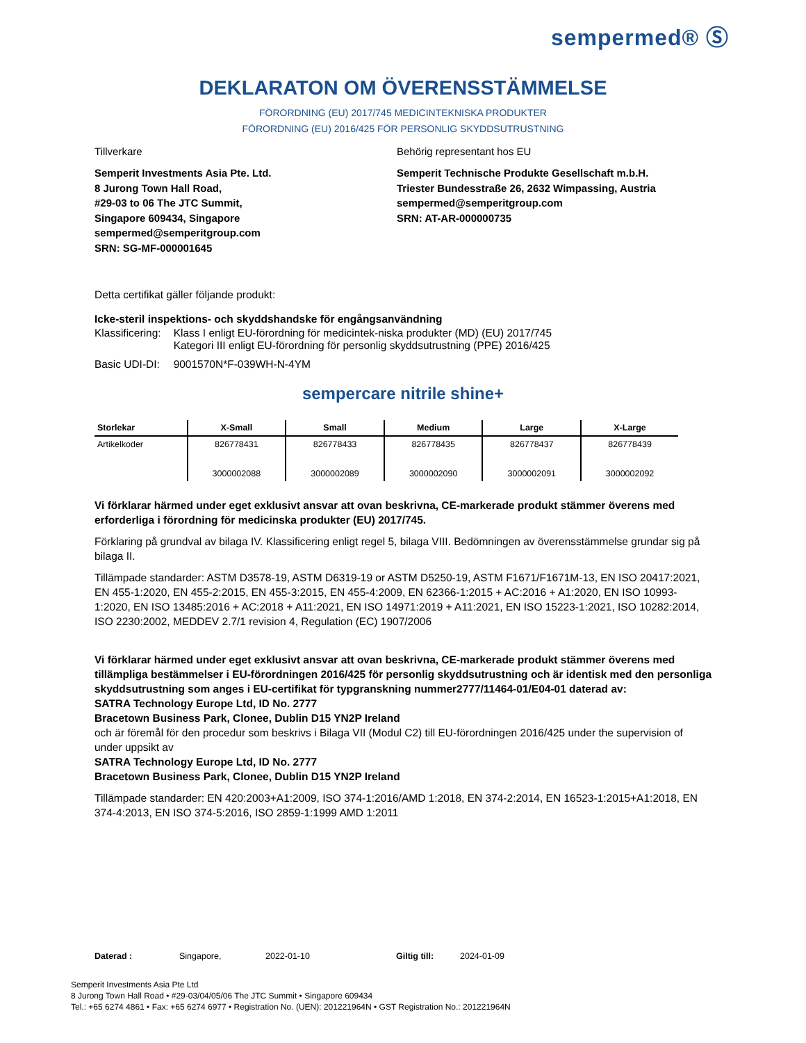sempermed® Ⓢ
DEKLARATON OM ÖVERENSSTÄMMELSE
FÖRORDNING (EU) 2017/745 MEDICINTEKNISKA PRODUKTER
FÖRORDNING (EU) 2016/425 FÖR PERSONLIG SKYDDSUTRUSTNING
Tillverkare
Semperit Investments Asia Pte. Ltd.
8 Jurong Town Hall Road,
#29-03 to 06 The JTC Summit,
Singapore 609434, Singapore
sempermed@semperitgroup.com
SRN: SG-MF-000001645
Behörig representant hos EU
Semperit Technische Produkte Gesellschaft m.b.H.
Triester Bundesstraße 26, 2632 Wimpassing, Austria
sempermed@semperitgroup.com
SRN: AT-AR-000000735
Detta certifikat gäller följande produkt:
Icke-steril inspektions- och skyddshandske för engångsanvändning
| Klassificering: | Klass I enligt EU-förordning för medicintek-niska produkter (MD) (EU) 2017/745 Kategori III enligt EU-förordning för personlig skyddsutrustning (PPE) 2016/425 |
| Basic UDI-DI: | 9001570N*F-039WH-N-4YM |
sempercare nitrile shine+
| Storlekar | X-Small | Small | Medium | Large | X-Large |
| --- | --- | --- | --- | --- | --- |
| Artikelkoder | 826778431 3000002088 | 826778433 3000002089 | 826778435 3000002090 | 826778437 3000002091 | 826778439 3000002092 |
Vi förklarar härmed under eget exklusivt ansvar att ovan beskrivna, CE-markerade produkt stämmer överens med erforderliga i förordning för medicinska produkter (EU) 2017/745.
Förklaring på grundval av bilaga IV. Klassificering enligt regel 5, bilaga VIII. Bedömningen av överensstämmelse grundar sig på bilaga II.
Tillämpade standarder: ASTM D3578-19, ASTM D6319-19 or ASTM D5250-19, ASTM F1671/F1671M-13, EN ISO 20417:2021, EN 455-1:2020, EN 455-2:2015, EN 455-3:2015, EN 455-4:2009, EN 62366-1:2015 + AC:2016 + A1:2020, EN ISO 10993-1:2020, EN ISO 13485:2016 + AC:2018 + A11:2021, EN ISO 14971:2019 + A11:2021, EN ISO 15223-1:2021, ISO 10282:2014, ISO 2230:2002, MEDDEV 2.7/1 revision 4, Regulation (EC) 1907/2006
Vi förklarar härmed under eget exklusivt ansvar att ovan beskrivna, CE-markerade produkt stämmer överens med tillämpliga bestämmelser i EU-förordningen 2016/425 för personlig skyddsutrustning och är identisk med den personliga skyddsutrustning som anges i EU-certifikat för typgranskning nummer2777/11464-01/E04-01 daterad av:
SATRA Technology Europe Ltd, ID No. 2777
Bracetown Business Park, Clonee, Dublin D15 YN2P Ireland
och är föremål för den procedur som beskrivs i Bilaga VII (Modul C2) till EU-förordningen 2016/425 under the supervision of under uppsikt av
SATRA Technology Europe Ltd, ID No. 2777
Bracetown Business Park, Clonee, Dublin D15 YN2P Ireland
Tillämpade standarder: EN 420:2003+A1:2009, ISO 374-1:2016/AMD 1:2018, EN 374-2:2014, EN 16523-1:2015+A1:2018, EN 374-4:2013, EN ISO 374-5:2016, ISO 2859-1:1999 AMD 1:2011
Daterad : Singapore, 2022-01-10 Giltig till: 2024-01-09
Semperit Investments Asia Pte Ltd
8 Jurong Town Hall Road • #29-03/04/05/06 The JTC Summit • Singapore 609434
Tel.: +65 6274 4861 • Fax: +65 6274 6977 • Registration No. (UEN): 201221964N • GST Registration No.: 201221964N